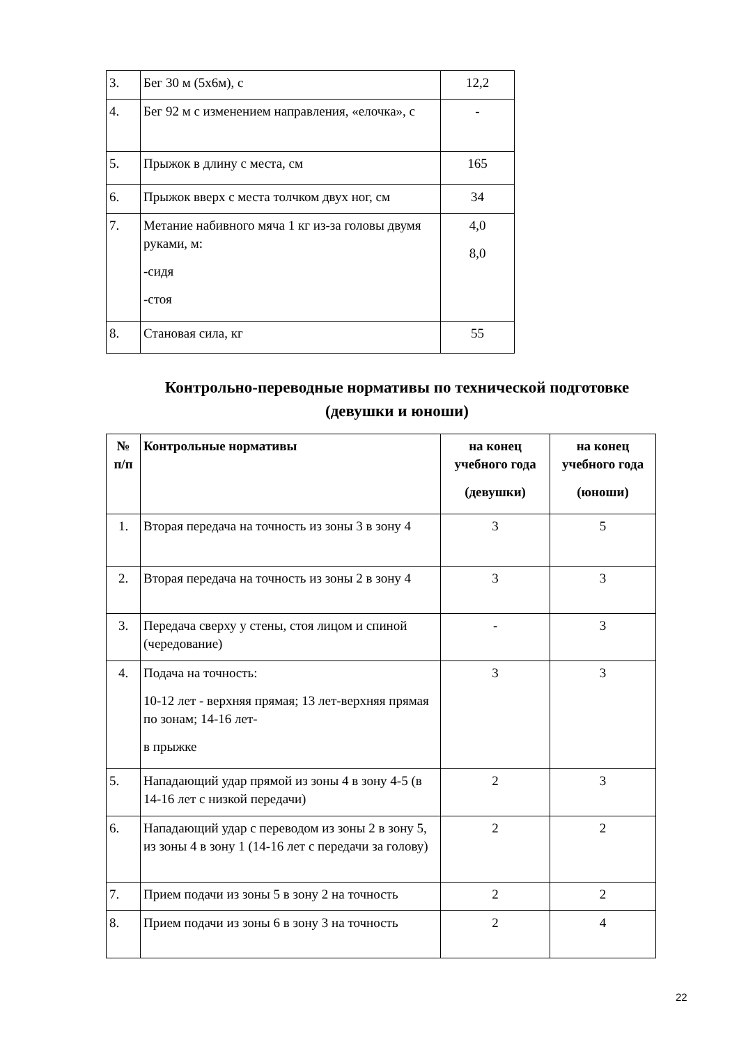| 3. | Бег 30 м (5х6м), с | 12,2 |
| 4. | Бег 92 м с изменением направления, «елочка», с | - |
| 5. | Прыжок в длину с места, см | 165 |
| 6. | Прыжок вверх с места толчком двух ног, см | 34 |
| 7. | Метание набивного мяча 1 кг из-за головы двумя руками, м: -сидя -стоя | 4,0 8,0 |
| 8. | Становая сила, кг | 55 |
Контрольно-переводные нормативы по технической подготовке (девушки и юноши)
| № п/п | Контрольные нормативы | на конец учебного года (девушки) | на конец учебного года (юноши) |
| --- | --- | --- | --- |
| 1. | Вторая передача на точность из зоны 3 в зону 4 | 3 | 5 |
| 2. | Вторая передача на точность из зоны 2 в зону 4 | 3 | 3 |
| 3. | Передача сверху у стены, стоя лицом и спиной (чередование) | - | 3 |
| 4. | Подача на точность: 10-12 лет - верхняя прямая; 13 лет-верхняя прямая по зонам; 14-16 лет- в прыжке | 3 | 3 |
| 5. | Нападающий удар прямой из зоны 4 в зону 4-5 (в 14-16 лет с низкой передачи) | 2 | 3 |
| 6. | Нападающий удар с переводом из зоны 2 в зону 5, из зоны 4 в зону 1 (14-16 лет с передачи за голову) | 2 | 2 |
| 7. | Прием подачи из зоны 5 в зону 2 на точность | 2 | 2 |
| 8. | Прием подачи из зоны 6 в зону 3 на точность | 2 | 4 |
22